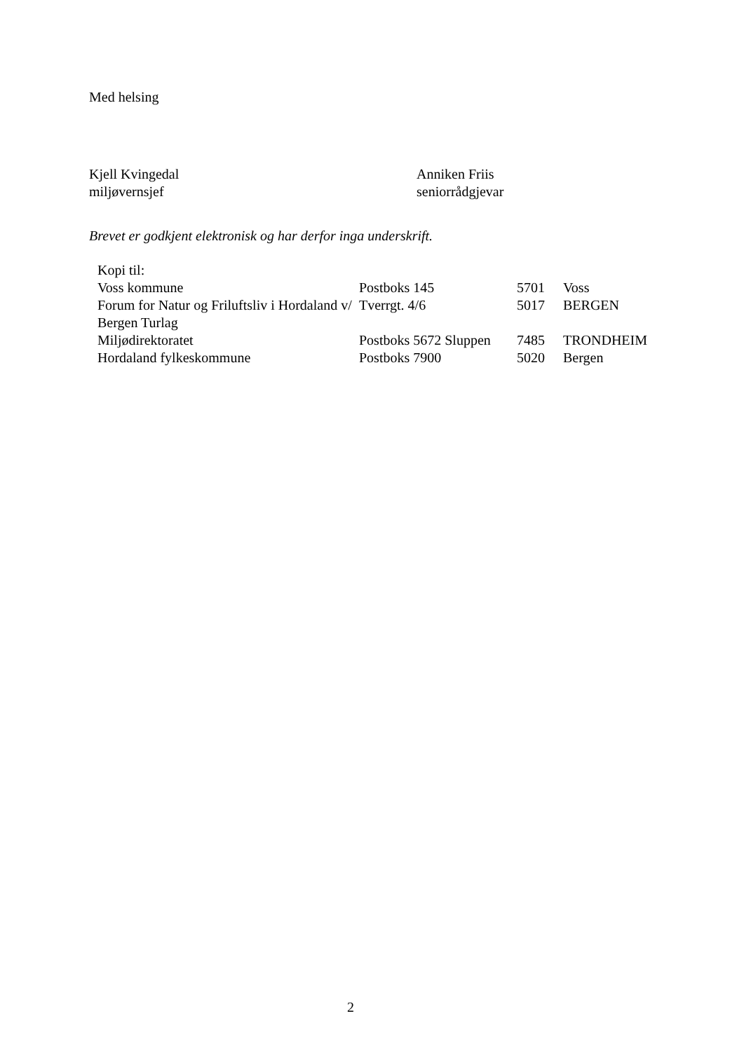Med helsing
Kjell Kvingedal
miljøvernsjef
Anniken Friis
seniorrådgjevar
Brevet er godkjent elektronisk og har derfor inga underskrift.
| Kopi til: | | | |
| Voss kommune | Postboks 145 | 5701 | Voss |
| Forum for Natur og Friluftsliv i Hordaland v/ Bergen Turlag | Tverrgt. 4/6 | 5017 | BERGEN |
| Miljødirektoratet | Postboks 5672 Sluppen | 7485 | TRONDHEIM |
| Hordaland fylkeskommune | Postboks 7900 | 5020 | Bergen |
2